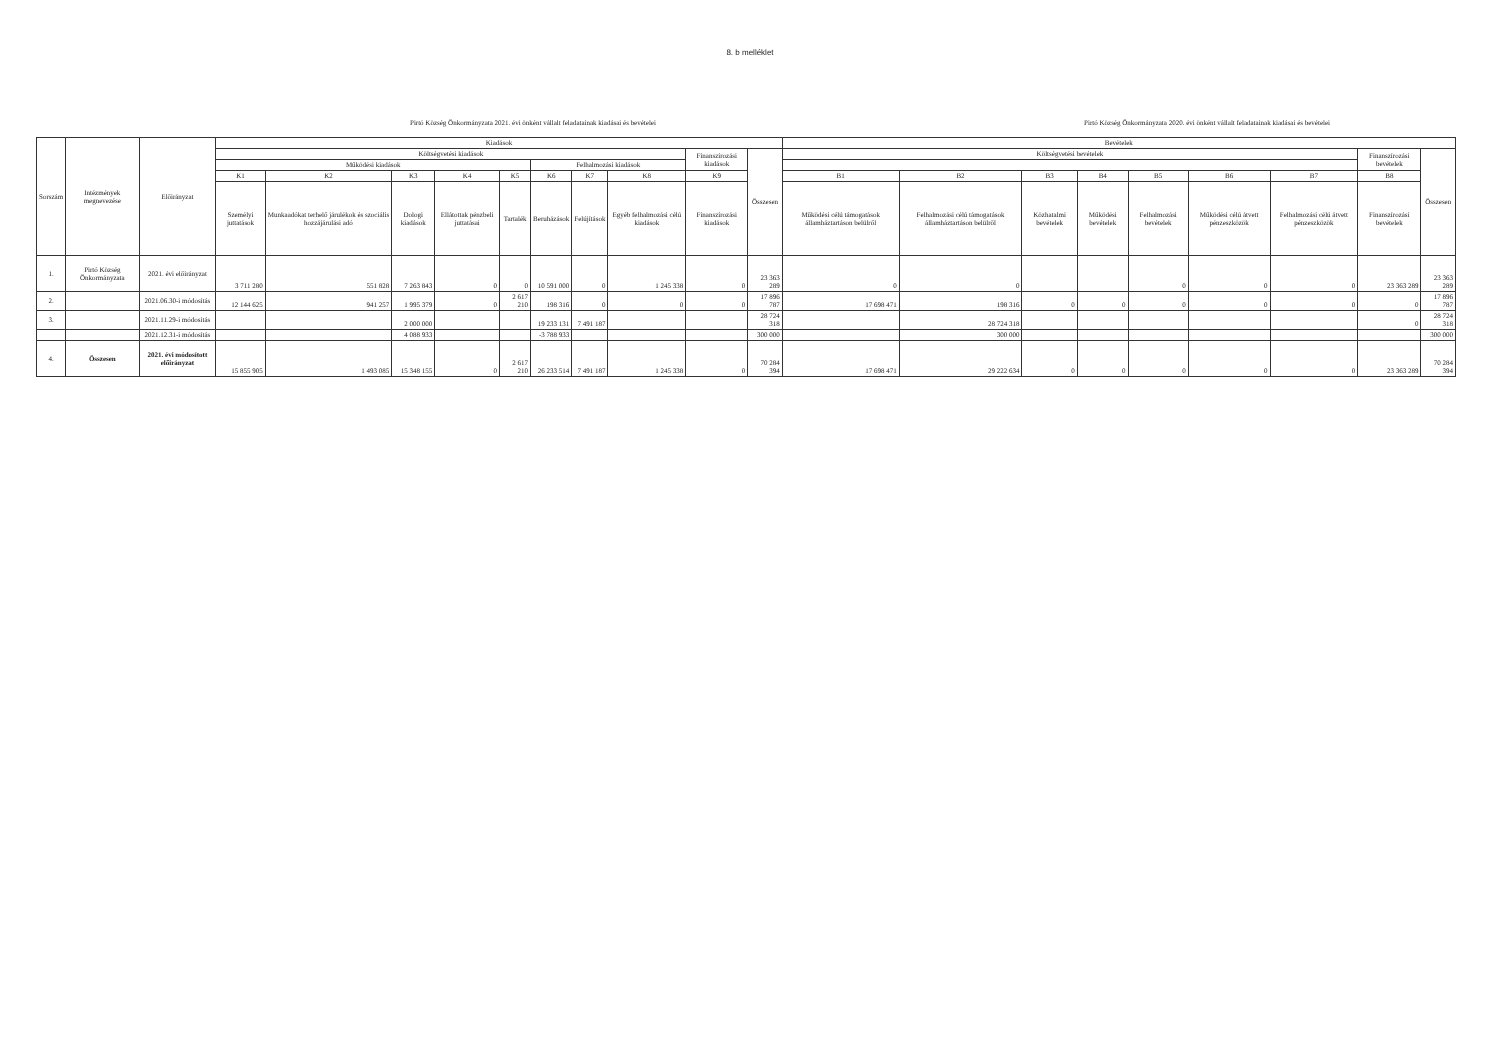8. b melléklet
Pirtó Község Önkormányzata 2021. évi önként vállalt feladatainak kiadásai és bevételei Pirtó Község Önkormányzata 2020. évi önként vállalt feladatainak kiadásai és bevételei
| Sorszám | Intézmények megnevezése | Előirányzat | Kiadások | | | | | | | | | | Bevételek | | | | | | | | |
| --- | --- | --- | --- | --- | --- | --- | --- | --- | --- | --- | --- | --- | --- | --- | --- | --- | --- | --- | --- | --- | --- |
| | | | Költségvetési kiadások | | | | | | | | Finanszírozási kiadások | Összesen | Költségvetési bevételek | | | | | | | Finanszírozási bevételek | Összesen |
| | | | Működési kiadások | | | | | Felhalmozási kiadások | | | | | | | | | | | | | |
| | | | K1 | K2 | K3 | K4 | K5 | K6 | K7 | K8 | K9 | | B1 | B2 | B3 | B4 | B5 | B6 | B7 | B8 | |
| | | | Személyi juttatások | Munkaadókat terhelő járulékok és szociális hozzájárulási adó | Dologi kiadások | Ellátottak pénzbeli juttatásai | Tartalék | Beruházások | Felújítások | Egyéb felhalmozási célú kiadások | Finanszírozási kiadások | | Működési célú támogatások államháztartáson belülről | Felhalmozási célú támogatások államháztartáson belülről | Közhatalmi bevételek | Működési bevételek | Felhalmozási bevételek | Működési célú átvett pénzeszközök | Felhalmozási célú átvett pénzeszközök | Finanszírozási bevételek | |
| 1. | Pirtó Község Önkormányzata | 2021. évi előirányzat | 3 711 280 | 551 828 | 7 263 843 | 0 | 0 | 10 591 000 | 0 | 1 245 338 | 0 | 23 363 289 | 0 | 0 | | | 0 | 0 | 0 | 23 363 289 | 23 363 289 |
| 2. | | 2021.06.30-i módosítás | 12 144 625 | 941 257 | 1 995 379 | 0 | 2 617 210 | 198 316 | 0 | 0 | 0 | 17 896 787 | 17 698 471 | 198 316 | 0 | 0 | 0 | 0 | 0 | 0 | 17 896 787 |
| 3. | | 2021.11.29-i módosítás | | | 2 000 000 | | | 19 233 131 | 7 491 187 | | | 28 724 318 | | 28 724 318 | | | | | | 0 | 28 724 318 |
| | | 2021.12.31-i módosítás | | | 4 088 933 | | | -3 788 933 | | | | 300 000 | | 300 000 | | | | | | | 300 000 |
| 4. | Összesen | 2021. évi módosított előirányzat | 15 855 905 | 1 493 085 | 15 348 155 | 0 | 2 617 210 | 26 233 514 | 7 491 187 | 1 245 338 | 0 | 70 284 394 | 17 698 471 | 29 222 634 | 0 | 0 | 0 | 0 | 0 | 23 363 289 | 70 284 394 |